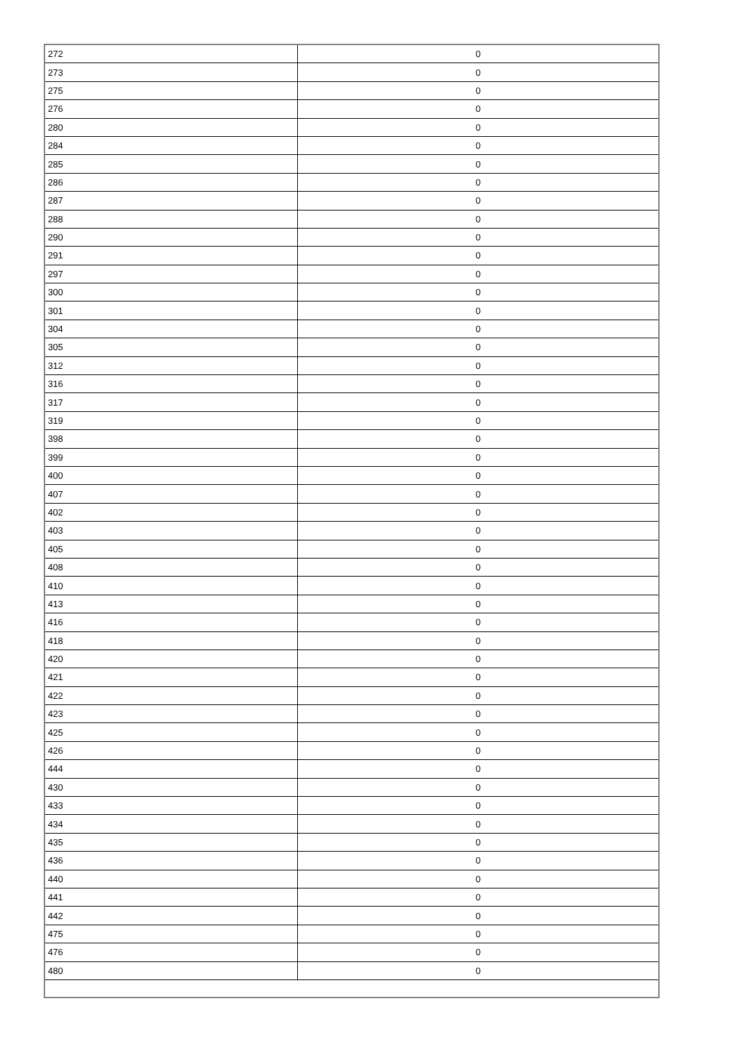| 272 | 0 |
| 273 | 0 |
| 275 | 0 |
| 276 | 0 |
| 280 | 0 |
| 284 | 0 |
| 285 | 0 |
| 286 | 0 |
| 287 | 0 |
| 288 | 0 |
| 290 | 0 |
| 291 | 0 |
| 297 | 0 |
| 300 | 0 |
| 301 | 0 |
| 304 | 0 |
| 305 | 0 |
| 312 | 0 |
| 316 | 0 |
| 317 | 0 |
| 319 | 0 |
| 398 | 0 |
| 399 | 0 |
| 400 | 0 |
| 407 | 0 |
| 402 | 0 |
| 403 | 0 |
| 405 | 0 |
| 408 | 0 |
| 410 | 0 |
| 413 | 0 |
| 416 | 0 |
| 418 | 0 |
| 420 | 0 |
| 421 | 0 |
| 422 | 0 |
| 423 | 0 |
| 425 | 0 |
| 426 | 0 |
| 444 | 0 |
| 430 | 0 |
| 433 | 0 |
| 434 | 0 |
| 435 | 0 |
| 436 | 0 |
| 440 | 0 |
| 441 | 0 |
| 442 | 0 |
| 475 | 0 |
| 476 | 0 |
| 480 | 0 |